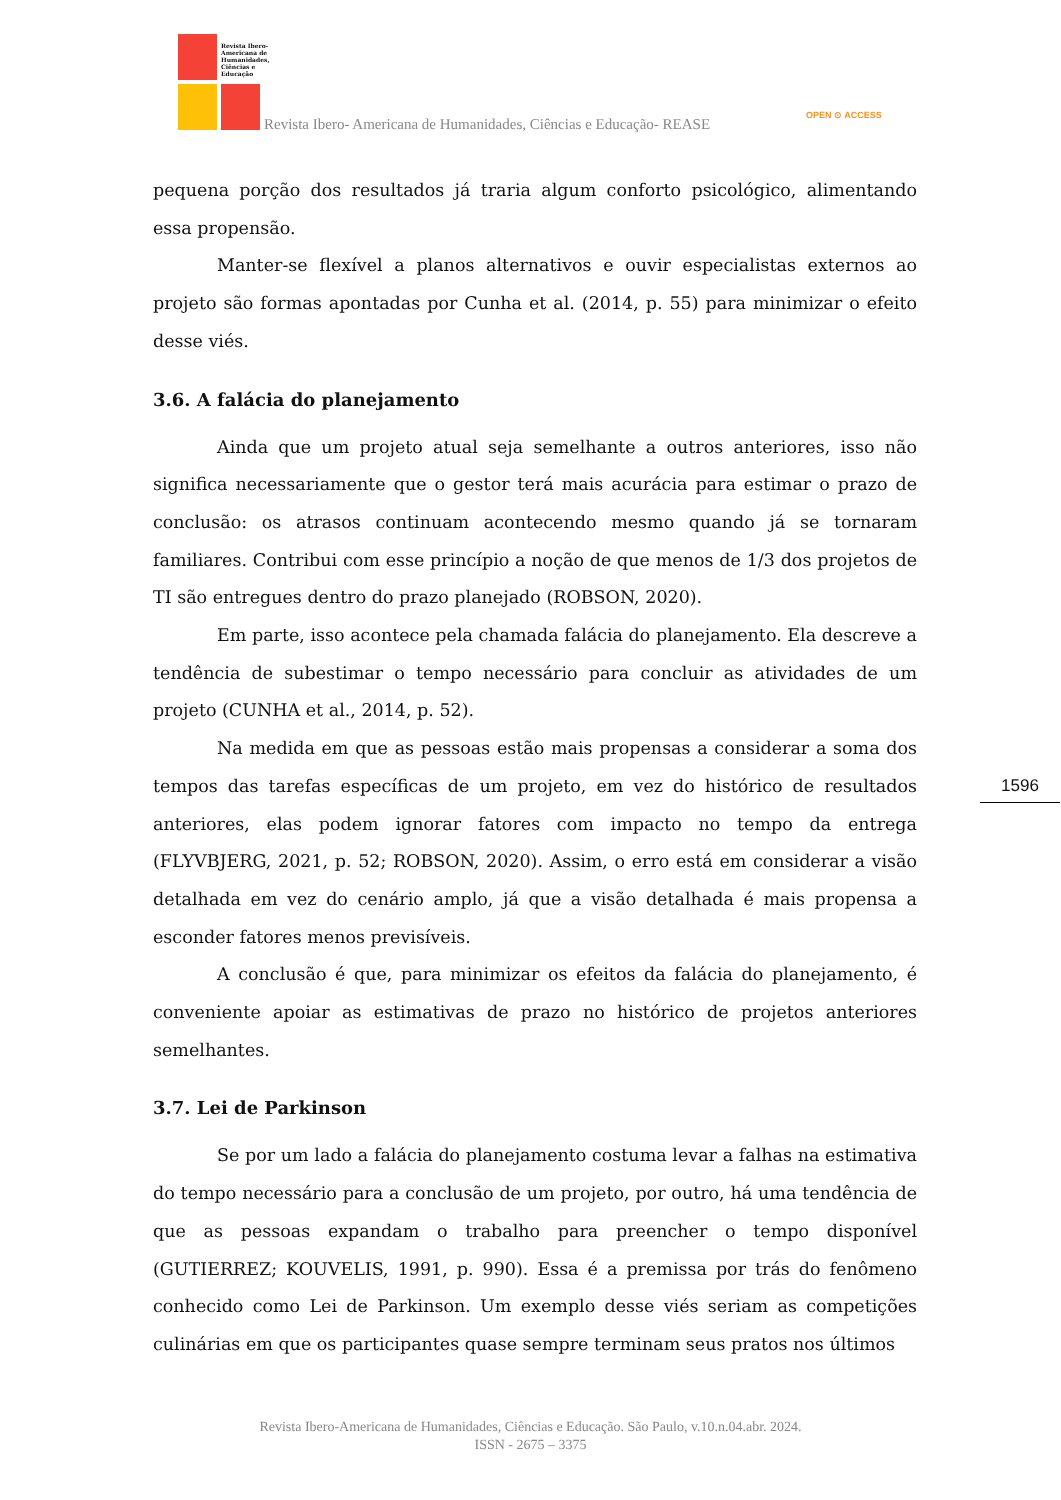Revista Ibero-
Americana de
Humanidades,
Ciências e
Educação
Revista Ibero- Americana de Humanidades, Ciências e Educação- REASE
OPEN ⊙ ACCESS
1596
pequena porção dos resultados já traria algum conforto psicológico, alimentando essa propensão.
Manter-se flexível a planos alternativos e ouvir especialistas externos ao projeto são formas apontadas por Cunha et al. (2014, p. 55) para minimizar o efeito desse viés.
3.6. A falácia do planejamento
Ainda que um projeto atual seja semelhante a outros anteriores, isso não significa necessariamente que o gestor terá mais acurácia para estimar o prazo de conclusão: os atrasos continuam acontecendo mesmo quando já se tornaram familiares. Contribui com esse princípio a noção de que menos de 1/3 dos projetos de TI são entregues dentro do prazo planejado (ROBSON, 2020).
Em parte, isso acontece pela chamada falácia do planejamento. Ela descreve a tendência de subestimar o tempo necessário para concluir as atividades de um projeto (CUNHA et al., 2014, p. 52).
Na medida em que as pessoas estão mais propensas a considerar a soma dos tempos das tarefas específicas de um projeto, em vez do histórico de resultados anteriores, elas podem ignorar fatores com impacto no tempo da entrega (FLYVBJERG, 2021, p. 52; ROBSON, 2020). Assim, o erro está em considerar a visão detalhada em vez do cenário amplo, já que a visão detalhada é mais propensa a esconder fatores menos previsíveis.
A conclusão é que, para minimizar os efeitos da falácia do planejamento, é conveniente apoiar as estimativas de prazo no histórico de projetos anteriores semelhantes.
3.7. Lei de Parkinson
Se por um lado a falácia do planejamento costuma levar a falhas na estimativa do tempo necessário para a conclusão de um projeto, por outro, há uma tendência de que as pessoas expandam o trabalho para preencher o tempo disponível (GUTIERREZ; KOUVELIS, 1991, p. 990). Essa é a premissa por trás do fenômeno conhecido como Lei de Parkinson. Um exemplo desse viés seriam as competições culinárias em que os participantes quase sempre terminam seus pratos nos últimos
Revista Ibero-Americana de Humanidades, Ciências e Educação. São Paulo, v.10.n.04.abr. 2024.
ISSN - 2675 – 3375